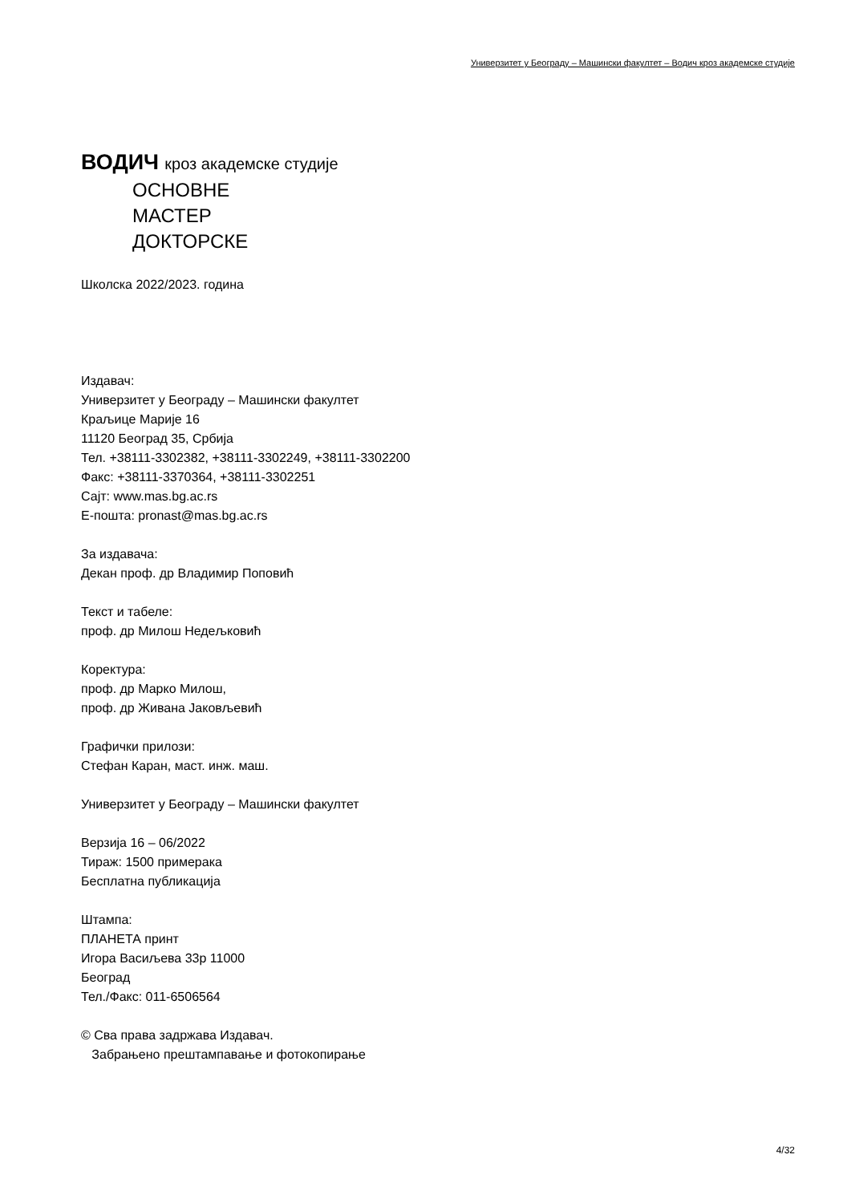Универзитет у Београду – Машински факултет – Водич кроз академске студије
ВОДИЧ кроз академске студије
ОСНОВНЕ
МАСТЕР
ДОКТОРСКЕ
Школска 2022/2023. година
Издавач:
Универзитет у Београду – Машински факултет
Краљице Марије 16
11120 Београд 35, Србија
Тел. +38111-3302382, +38111-3302249, +38111-3302200
Факс: +38111-3370364, +38111-3302251
Сајт: www.mas.bg.ac.rs
Е-пошта: pronast@mas.bg.ac.rs
За издавача:
Декан проф. др Владимир Поповић
Текст и табеле:
проф. др Милош Недељковић
Коректура:
проф. др Марко Милош,
проф. др Живана Јаковљевић
Графички прилози:
Стефан Каран, маст. инж. маш.
Универзитет у Београду – Машински факултет
Верзија 16 – 06/2022
Тираж: 1500 примерака
Бесплатна публикација
Штампа:
ПЛАНЕТА принт
Игора Васиљева 33р 11000
Београд
Тел./Факс: 011-6506564
© Сва права задржава Издавач.
Забрањено прештампавање и фотокопирање
4/32